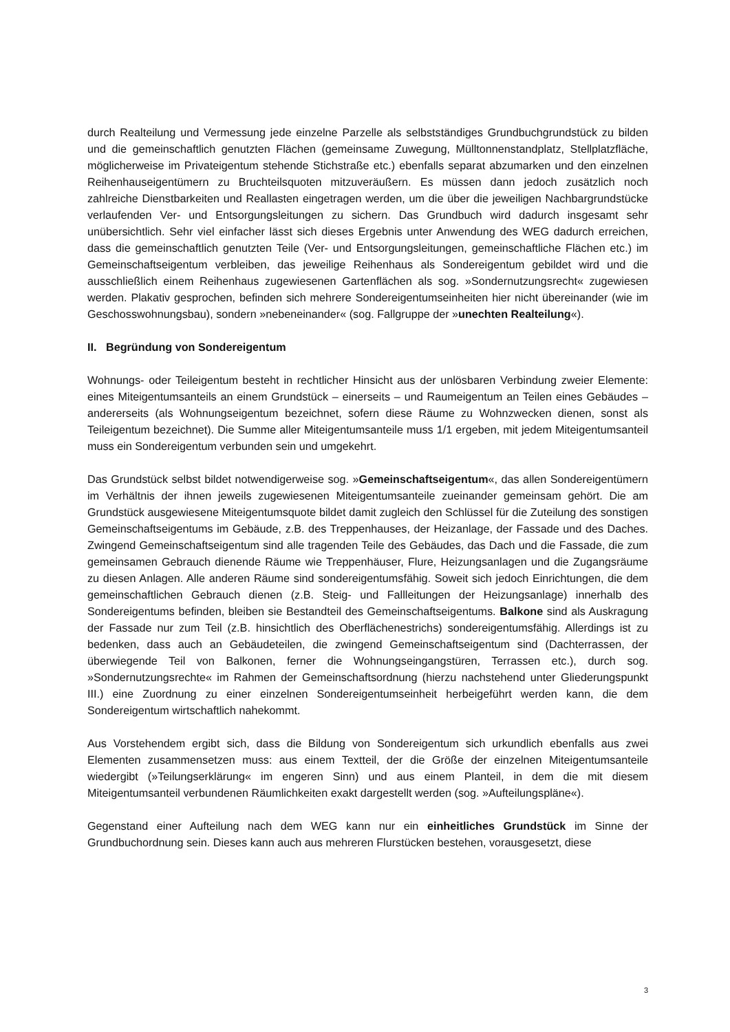durch Realteilung und Vermessung jede einzelne Parzelle als selbstständiges Grundbuchgrundstück zu bilden und die gemeinschaftlich genutzten Flächen (gemeinsame Zuwegung, Mülltonnenstandplatz, Stellplatzfläche, möglicherweise im Privateigentum stehende Stichstraße etc.) ebenfalls separat abzumarken und den einzelnen Reihenhauseigentümern zu Bruchteilsquoten mitzuveräußern. Es müssen dann jedoch zusätzlich noch zahlreiche Dienstbarkeiten und Reallasten eingetragen werden, um die über die jeweiligen Nachbargrundstücke verlaufenden Ver- und Entsorgungsleitungen zu sichern. Das Grundbuch wird dadurch insgesamt sehr unübersichtlich. Sehr viel einfacher lässt sich dieses Ergebnis unter Anwendung des WEG dadurch erreichen, dass die gemeinschaftlich genutzten Teile (Ver- und Entsorgungsleitungen, gemeinschaftliche Flächen etc.) im Gemeinschaftseigentum verbleiben, das jeweilige Reihenhaus als Sondereigentum gebildet wird und die ausschließlich einem Reihenhaus zugewiesenen Gartenflächen als sog. »Sondernutzungsrecht« zugewiesen werden. Plakativ gesprochen, befinden sich mehrere Sondereigentumseinheiten hier nicht übereinander (wie im Geschosswohnungsbau), sondern »nebeneinander« (sog. Fallgruppe der »unechten Realteilung«).
II. Begründung von Sondereigentum
Wohnungs- oder Teileigentum besteht in rechtlicher Hinsicht aus der unlösbaren Verbindung zweier Elemente: eines Miteigentumsanteils an einem Grundstück – einerseits – und Raumeigentum an Teilen eines Gebäudes – andererseits (als Wohnungseigentum bezeichnet, sofern diese Räume zu Wohnzwecken dienen, sonst als Teileigentum bezeichnet). Die Summe aller Miteigentumsanteile muss 1/1 ergeben, mit jedem Miteigentumsanteil muss ein Sondereigentum verbunden sein und umgekehrt.
Das Grundstück selbst bildet notwendigerweise sog. »Gemeinschaftseigentum«, das allen Sondereigentümern im Verhältnis der ihnen jeweils zugewiesenen Miteigentumsanteile zueinander gemeinsam gehört. Die am Grundstück ausgewiesene Miteigentumsquote bildet damit zugleich den Schlüssel für die Zuteilung des sonstigen Gemeinschaftseigentums im Gebäude, z.B. des Treppenhauses, der Heizanlage, der Fassade und des Daches. Zwingend Gemeinschaftseigentum sind alle tragenden Teile des Gebäudes, das Dach und die Fassade, die zum gemeinsamen Gebrauch dienende Räume wie Treppenhäuser, Flure, Heizungsanlagen und die Zugangsräume zu diesen Anlagen. Alle anderen Räume sind sondereigentumsfähig. Soweit sich jedoch Einrichtungen, die dem gemeinschaftlichen Gebrauch dienen (z.B. Steig- und Fallleitungen der Heizungsanlage) innerhalb des Sondereigentums befinden, bleiben sie Bestandteil des Gemeinschaftseigentums. Balkone sind als Auskragung der Fassade nur zum Teil (z.B. hinsichtlich des Oberflächenestrichs) sondereigentumsfähig. Allerdings ist zu bedenken, dass auch an Gebäudeteilen, die zwingend Gemeinschaftseigentum sind (Dachterrassen, der überwiegende Teil von Balkonen, ferner die Wohnungseingangstüren, Terrassen etc.), durch sog. »Sondernutzungsrechte« im Rahmen der Gemeinschaftsordnung (hierzu nachstehend unter Gliederungspunkt III.) eine Zuordnung zu einer einzelnen Sondereigentumseinheit herbeigeführt werden kann, die dem Sondereigentum wirtschaftlich nahekommt.
Aus Vorstehendem ergibt sich, dass die Bildung von Sondereigentum sich urkundlich ebenfalls aus zwei Elementen zusammensetzen muss: aus einem Textteil, der die Größe der einzelnen Miteigentumsanteile wiedergibt (»Teilungserklärung« im engeren Sinn) und aus einem Planteil, in dem die mit diesem Miteigentumsanteil verbundenen Räumlichkeiten exakt dargestellt werden (sog. »Aufteilungspläne«).
Gegenstand einer Aufteilung nach dem WEG kann nur ein einheitliches Grundstück im Sinne der Grundbuchordnung sein. Dieses kann auch aus mehreren Flurstücken bestehen, vorausgesetzt, diese
3